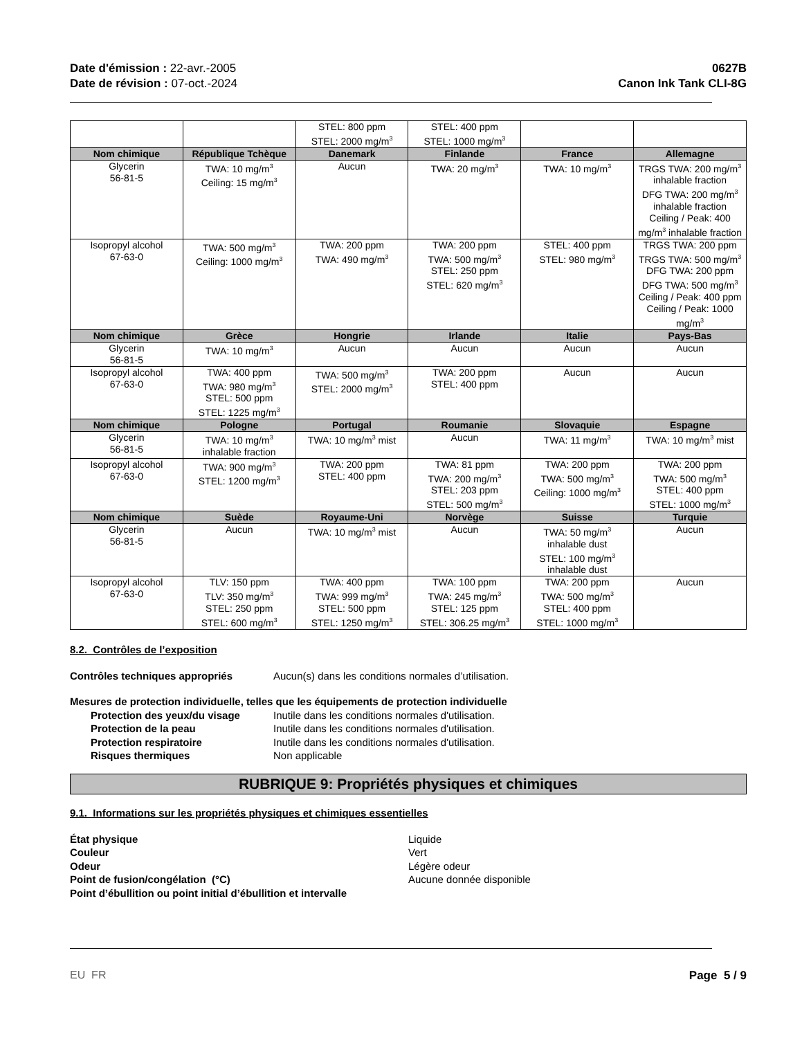Date d'émission : 22-avr.-2005
Date de révision : 07-oct.-2024
0627B
Canon Ink Tank CLI-8G
| | | STEL: 800 ppm STEL: 2000 mg/m<sup>3</sup> | STEL: 400 ppm STEL: 1000 mg/m<sup>3</sup> | | |
| Nom chimique | République Tchèque | Danemark | Finlande | France | Allemagne |
| Glycerin 56-81-5 | TWA: 10 mg/m<sup>3</sup> Ceiling: 15 mg/m<sup>3</sup> | Aucun | TWA: 20 mg/m<sup>3</sup> | TWA: 10 mg/m<sup>3</sup> | TRGS TWA: 200 mg/m<sup>3</sup> inhalable fraction DFG TWA: 200 mg/m<sup>3</sup> inhalable fraction Ceiling / Peak: 400 mg/m<sup>3</sup> inhalable fraction |
| Isopropyl alcohol 67-63-0 | TWA: 500 mg/m<sup>3</sup> Ceiling: 1000 mg/m<sup>3</sup> | TWA: 200 ppm TWA: 490 mg/m<sup>3</sup> | TWA: 200 ppm TWA: 500 mg/m<sup>3</sup> STEL: 250 ppm STEL: 620 mg/m<sup>3</sup> | STEL: 400 ppm STEL: 980 mg/m<sup>3</sup> | TRGS TWA: 200 ppm TRGS TWA: 500 mg/m<sup>3</sup> DFG TWA: 200 ppm DFG TWA: 500 mg/m<sup>3</sup> Ceiling / Peak: 400 ppm Ceiling / Peak: 1000 mg/m<sup>3</sup> |
| Nom chimique | Grèce | Hongrie | Irlande | Italie | Pays-Bas |
| Glycerin 56-81-5 | TWA: 10 mg/m<sup>3</sup> | Aucun | Aucun | Aucun | Aucun |
| Isopropyl alcohol 67-63-0 | TWA: 400 ppm TWA: 980 mg/m<sup>3</sup> STEL: 500 ppm STEL: 1225 mg/m<sup>3</sup> | TWA: 500 mg/m<sup>3</sup> STEL: 2000 mg/m<sup>3</sup> | TWA: 200 ppm STEL: 400 ppm | Aucun | Aucun |
| Nom chimique | Pologne | Portugal | Roumanie | Slovaquie | Espagne |
| Glycerin 56-81-5 | TWA: 10 mg/m<sup>3</sup> inhalable fraction | TWA: 10 mg/m<sup>3</sup> mist | Aucun | TWA: 11 mg/m<sup>3</sup> | TWA: 10 mg/m<sup>3</sup> mist |
| Isopropyl alcohol 67-63-0 | TWA: 900 mg/m<sup>3</sup> STEL: 1200 mg/m<sup>3</sup> | TWA: 200 ppm STEL: 400 ppm | TWA: 81 ppm TWA: 200 mg/m<sup>3</sup> STEL: 203 ppm STEL: 500 mg/m<sup>3</sup> | TWA: 200 ppm TWA: 500 mg/m<sup>3</sup> Ceiling: 1000 mg/m<sup>3</sup> | TWA: 200 ppm TWA: 500 mg/m<sup>3</sup> STEL: 400 ppm STEL: 1000 mg/m<sup>3</sup> |
| Nom chimique | Suède | Royaume-Uni | Norvège | Suisse | Turquie |
| Glycerin 56-81-5 | Aucun | TWA: 10 mg/m<sup>3</sup> mist | Aucun | TWA: 50 mg/m<sup>3</sup> inhalable dust STEL: 100 mg/m<sup>3</sup> inhalable dust | Aucun |
| Isopropyl alcohol 67-63-0 | TLV: 150 ppm TLV: 350 mg/m<sup>3</sup> STEL: 250 ppm STEL: 600 mg/m<sup>3</sup> | TWA: 400 ppm TWA: 999 mg/m<sup>3</sup> STEL: 500 ppm STEL: 1250 mg/m<sup>3</sup> | TWA: 100 ppm TWA: 245 mg/m<sup>3</sup> STEL: 125 ppm STEL: 306.25 mg/m<sup>3</sup> | TWA: 200 ppm TWA: 500 mg/m<sup>3</sup> STEL: 400 ppm STEL: 1000 mg/m<sup>3</sup> | Aucun |
8.2. Contrôles de l’exposition
Contrôles techniques appropriés Aucun(s) dans les conditions normales d’utilisation.
Mesures de protection individuelle, telles que les équipements de protection individuelle
Protection des yeux/du visage Inutile dans les conditions normales d'utilisation.
Protection de la peau Inutile dans les conditions normales d'utilisation.
Protection respiratoire Inutile dans les conditions normales d'utilisation.
Risques thermiques Non applicable
RUBRIQUE 9: Propriétés physiques et chimiques
9.1. Informations sur les propriétés physiques et chimiques essentielles
État physique Liquide
Couleur Vert
Odeur Légère odeur
Point de fusion/congélation (°C) Aucune donnée disponible
Point d’ébullition ou point initial d’ébullition et intervalle
EU FR Page 5 / 9